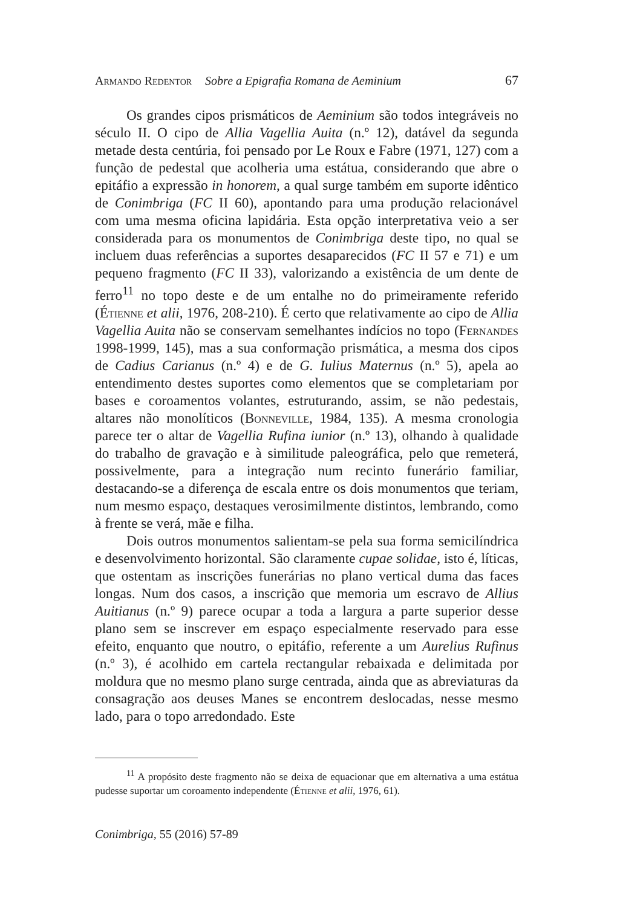Armando Redentor Sobre a Epigrafia Romana de Aeminium 67
Os grandes cipos prismáticos de Aeminium são todos integráveis no século II. O cipo de Allia Vagellia Auita (n.º 12), datável da segunda metade desta centúria, foi pensado por Le Roux e Fabre (1971, 127) com a função de pedestal que acolheria uma estátua, considerando que abre o epitáfio a expressão in honorem, a qual surge também em suporte idêntico de Conimbriga (FC II 60), apontando para uma produção relacionável com uma mesma oficina lapidária. Esta opção interpretativa veio a ser considerada para os monumentos de Conimbriga deste tipo, no qual se incluem duas referências a suportes desaparecidos (FC II 57 e 71) e um pequeno fragmento (FC II 33), valorizando a existência de um dente de ferro<sup>11</sup> no topo deste e de um entalhe no do primeiramente referido (Étienne et alii, 1976, 208-210). É certo que relativamente ao cipo de Allia Vagellia Auita não se conservam semelhantes indícios no topo (Fernandes 1998-1999, 145), mas a sua conformação prismática, a mesma dos cipos de Cadius Carianus (n.º 4) e de G. Iulius Maternus (n.º 5), apela ao entendimento destes suportes como elementos que se completariam por bases e coroamentos volantes, estruturando, assim, se não pedestais, altares não monolíticos (Bonneville, 1984, 135). A mesma cronologia parece ter o altar de Vagellia Rufina iunior (n.º 13), olhando à qualidade do trabalho de gravação e à similitude paleográfica, pelo que remeterá, possivelmente, para a integração num recinto funerário familiar, destacando-se a diferença de escala entre os dois monumentos que teriam, num mesmo espaço, destaques verosimilmente distintos, lembrando, como à frente se verá, mãe e filha.
Dois outros monumentos salientam-se pela sua forma semicilíndrica e desenvolvimento horizontal. São claramente cupae solidae, isto é, líticas, que ostentam as inscrições funerárias no plano vertical duma das faces longas. Num dos casos, a inscrição que memoria um escravo de Allius Auitianus (n.º 9) parece ocupar a toda a largura a parte superior desse plano sem se inscrever em espaço especialmente reservado para esse efeito, enquanto que noutro, o epitáfio, referente a um Aurelius Rufinus (n.º 3), é acolhido em cartela rectangular rebaixada e delimitada por moldura que no mesmo plano surge centrada, ainda que as abreviaturas da consagração aos deuses Manes se encontrem deslocadas, nesse mesmo lado, para o topo arredondado. Este
<sup>11</sup> A propósito deste fragmento não se deixa de equacionar que em alternativa a uma estátua pudesse suportar um coroamento independente (Étienne et alii, 1976, 61).
Conimbriga, 55 (2016) 57-89